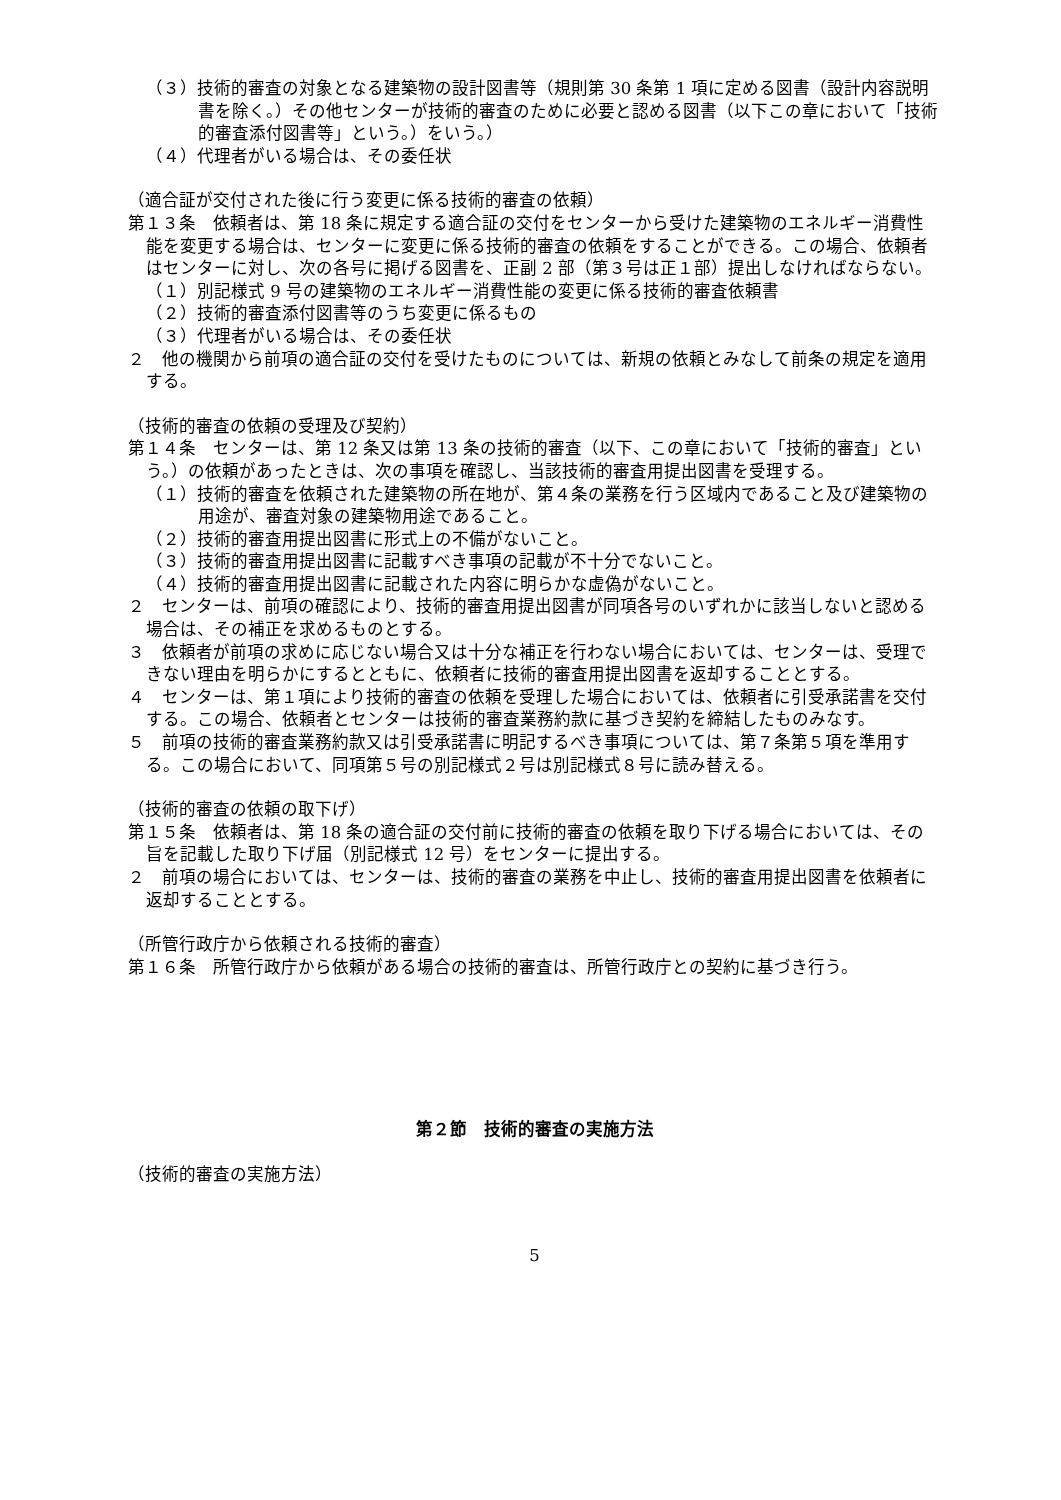（３）技術的審査の対象となる建築物の設計図書等（規則第 30 条第 1 項に定める図書（設計内容説明書を除く。）その他センターが技術的審査のために必要と認める図書（以下この章において「技術的審査添付図書等」という。）をいう。）
（４）代理者がいる場合は、その委任状
（適合証が交付された後に行う変更に係る技術的審査の依頼）
第１３条　依頼者は、第 18 条に規定する適合証の交付をセンターから受けた建築物のエネルギー消費性能を変更する場合は、センターに変更に係る技術的審査の依頼をすることができる。この場合、依頼者はセンターに対し、次の各号に掲げる図書を、正副 2 部（第３号は正１部）提出しなければならない。
（１）別記様式 9 号の建築物のエネルギー消費性能の変更に係る技術的審査依頼書
（２）技術的審査添付図書等のうち変更に係るもの
（３）代理者がいる場合は、その委任状
２　他の機関から前項の適合証の交付を受けたものについては、新規の依頼とみなして前条の規定を適用する。
（技術的審査の依頼の受理及び契約）
第１４条　センターは、第 12 条又は第 13 条の技術的審査（以下、この章において「技術的審査」という。）の依頼があったときは、次の事項を確認し、当該技術的審査用提出図書を受理する。
（１）技術的審査を依頼された建築物の所在地が、第４条の業務を行う区域内であること及び建築物の用途が、審査対象の建築物用途であること。
（２）技術的審査用提出図書に形式上の不備がないこと。
（３）技術的審査用提出図書に記載すべき事項の記載が不十分でないこと。
（４）技術的審査用提出図書に記載された内容に明らかな虚偽がないこと。
２　センターは、前項の確認により、技術的審査用提出図書が同項各号のいずれかに該当しないと認める場合は、その補正を求めるものとする。
３　依頼者が前項の求めに応じない場合又は十分な補正を行わない場合においては、センターは、受理できない理由を明らかにするとともに、依頼者に技術的審査用提出図書を返却することとする。
４　センターは、第１項により技術的審査の依頼を受理した場合においては、依頼者に引受承諾書を交付する。この場合、依頼者とセンターは技術的審査業務約款に基づき契約を締結したものみなす。
５　前項の技術的審査業務約款又は引受承諾書に明記するべき事項については、第７条第５項を準用する。この場合において、同項第５号の別記様式２号は別記様式８号に読み替える。
（技術的審査の依頼の取下げ）
第１５条　依頼者は、第 18 条の適合証の交付前に技術的審査の依頼を取り下げる場合においては、その旨を記載した取り下げ届（別記様式 12 号）をセンターに提出する。
２　前項の場合においては、センターは、技術的審査の業務を中止し、技術的審査用提出図書を依頼者に返却することとする。
（所管行政庁から依頼される技術的審査）
第１６条　所管行政庁から依頼がある場合の技術的審査は、所管行政庁との契約に基づき行う。
第２節　技術的審査の実施方法
（技術的審査の実施方法）
5